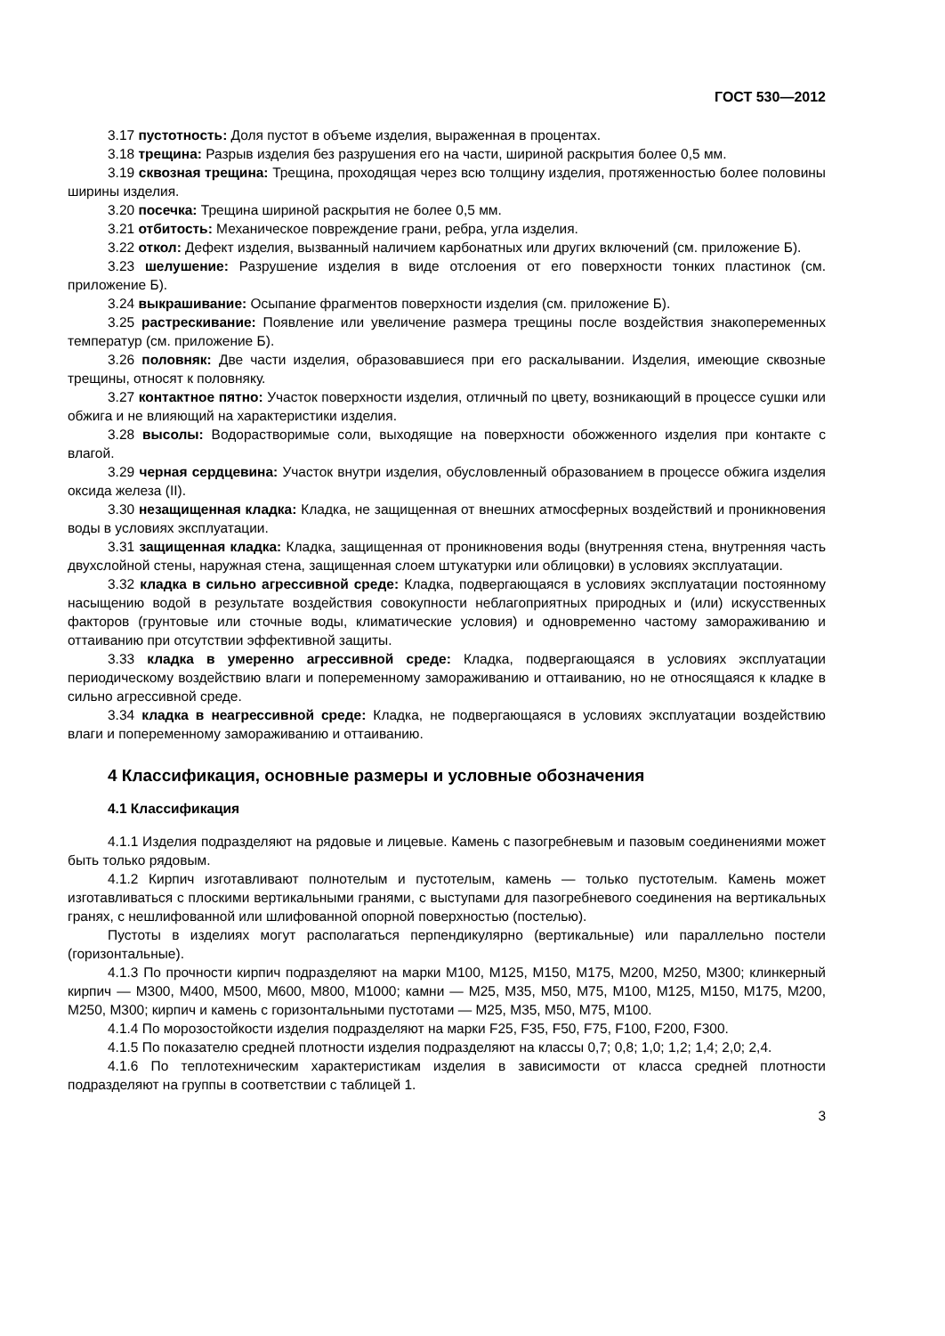ГОСТ 530—2012
3.17 пустотность: Доля пустот в объеме изделия, выраженная в процентах.
3.18 трещина: Разрыв изделия без разрушения его на части, шириной раскрытия более 0,5 мм.
3.19 сквозная трещина: Трещина, проходящая через всю толщину изделия, протяженностью более половины ширины изделия.
3.20 посечка: Трещина шириной раскрытия не более 0,5 мм.
3.21 отбитость: Механическое повреждение грани, ребра, угла изделия.
3.22 откол: Дефект изделия, вызванный наличием карбонатных или других включений (см. приложение Б).
3.23 шелушение: Разрушение изделия в виде отслоения от его поверхности тонких пластинок (см. приложение Б).
3.24 выкрашивание: Осыпание фрагментов поверхности изделия (см. приложение Б).
3.25 растрескивание: Появление или увеличение размера трещины после воздействия знакопеременных температур (см. приложение Б).
3.26 половняк: Две части изделия, образовавшиеся при его раскалывании. Изделия, имеющие сквозные трещины, относят к половняку.
3.27 контактное пятно: Участок поверхности изделия, отличный по цвету, возникающий в процессе сушки или обжига и не влияющий на характеристики изделия.
3.28 высолы: Водорастворимые соли, выходящие на поверхности обожженного изделия при контакте с влагой.
3.29 черная сердцевина: Участок внутри изделия, обусловленный образованием в процессе обжига изделия оксида железа (II).
3.30 незащищенная кладка: Кладка, не защищенная от внешних атмосферных воздействий и проникновения воды в условиях эксплуатации.
3.31 защищенная кладка: Кладка, защищенная от проникновения воды (внутренняя стена, внутренняя часть двухслойной стены, наружная стена, защищенная слоем штукатурки или облицовки) в условиях эксплуатации.
3.32 кладка в сильно агрессивной среде: Кладка, подвергающаяся в условиях эксплуатации постоянному насыщению водой в результате воздействия совокупности неблагоприятных природных и (или) искусственных факторов (грунтовые или сточные воды, климатические условия) и одновременно частому замораживанию и оттаиванию при отсутствии эффективной защиты.
3.33 кладка в умеренно агрессивной среде: Кладка, подвергающаяся в условиях эксплуатации периодическому воздействию влаги и попеременному замораживанию и оттаиванию, но не относящаяся к кладке в сильно агрессивной среде.
3.34 кладка в неагрессивной среде: Кладка, не подвергающаяся в условиях эксплуатации воздействию влаги и попеременному замораживанию и оттаиванию.
4 Классификация, основные размеры и условные обозначения
4.1 Классификация
4.1.1 Изделия подразделяют на рядовые и лицевые. Камень с пазогребневым и пазовым соединениями может быть только рядовым.
4.1.2 Кирпич изготавливают полнотелым и пустотелым, камень — только пустотелым. Камень может изготавливаться с плоскими вертикальными гранями, с выступами для пазогребневого соединения на вертикальных гранях, с нешлифованной или шлифованной опорной поверхностью (постелью).
Пустоты в изделиях могут располагаться перпендикулярно (вертикальные) или параллельно постели (горизонтальные).
4.1.3 По прочности кирпич подразделяют на марки М100, М125, М150, М175, М200, М250, М300; клинкерный кирпич — М300, М400, М500, М600, М800, М1000; камни — М25, М35, М50, М75, М100, М125, М150, М175, М200, М250, М300; кирпич и камень с горизонтальными пустотами — М25, М35, М50, М75, М100.
4.1.4 По морозостойкости изделия подразделяют на марки F25, F35, F50, F75, F100, F200, F300.
4.1.5 По показателю средней плотности изделия подразделяют на классы 0,7; 0,8; 1,0; 1,2; 1,4; 2,0; 2,4.
4.1.6 По теплотехническим характеристикам изделия в зависимости от класса средней плотности подразделяют на группы в соответствии с таблицей 1.
3